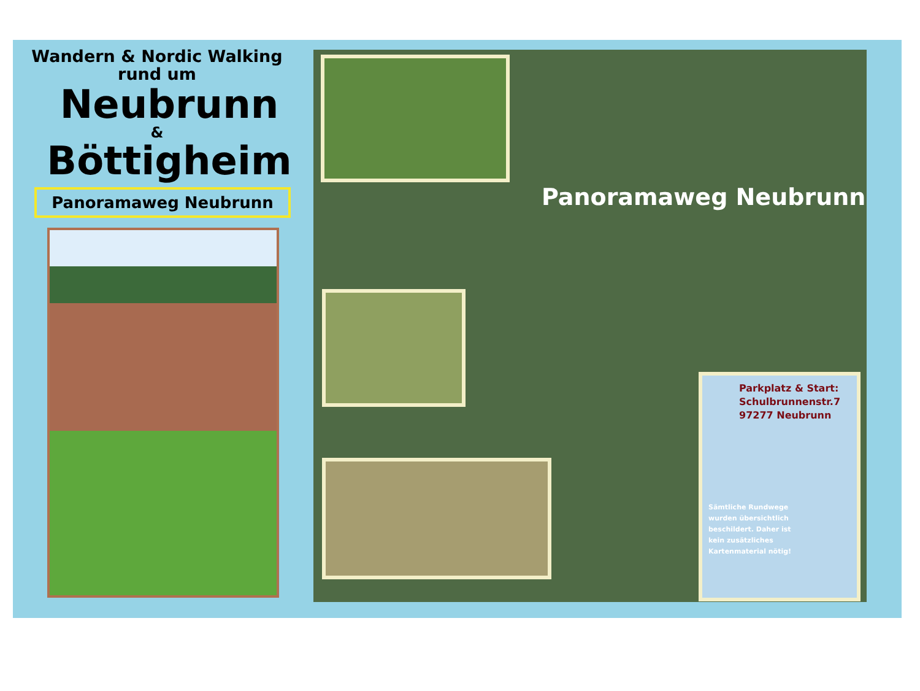Wandern & Nordic Walking
rund um
Neubrunn
&
Böttigheim
Panoramaweg Neubrunn
Panoramaweg Neubrunn
Parkplatz & Start:
Schulbrunnenstr.7
97277 Neubrunn
Sämtliche Rundwege
wurden übersichtlich
beschildert. Daher ist
kein zusätzliches
Kartenmaterial nötig!